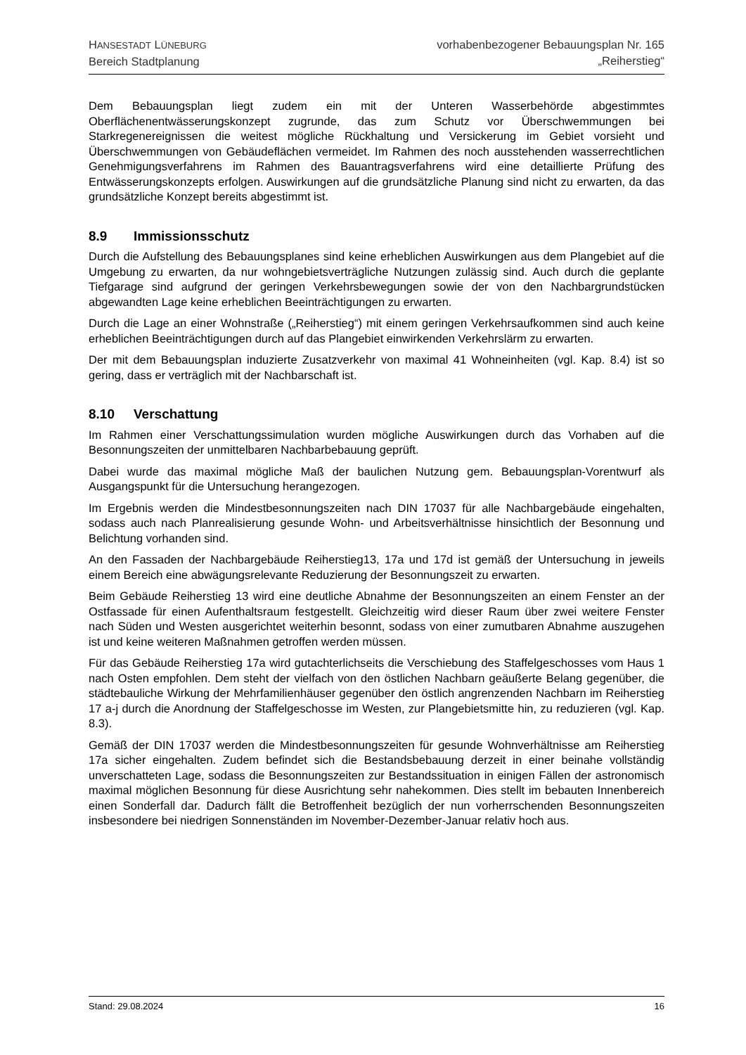HANSESTADT LÜNEBURG
Bereich Stadtplanung
vorhabenbezogener Bebauungsplan Nr. 165
„Reiherstieg“
Dem Bebauungsplan liegt zudem ein mit der Unteren Wasserbehörde abgestimmtes Oberflächenentwässerungskonzept zugrunde, das zum Schutz vor Überschwemmungen bei Starkregenereignissen die weitest mögliche Rückhaltung und Versickerung im Gebiet vorsieht und Überschwemmungen von Gebäudeflächen vermeidet. Im Rahmen des noch ausstehenden wasserrechtlichen Genehmigungsverfahrens im Rahmen des Bauantragsverfahrens wird eine detaillierte Prüfung des Entwässerungskonzepts erfolgen. Auswirkungen auf die grundsätzliche Planung sind nicht zu erwarten, da das grundsätzliche Konzept bereits abgestimmt ist.
8.9 Immissionsschutz
Durch die Aufstellung des Bebauungsplanes sind keine erheblichen Auswirkungen aus dem Plangebiet auf die Umgebung zu erwarten, da nur wohngebietsverträgliche Nutzungen zulässig sind. Auch durch die geplante Tiefgarage sind aufgrund der geringen Verkehrsbewegungen sowie der von den Nachbargrundstücken abgewandten Lage keine erheblichen Beeinträchtigungen zu erwarten.
Durch die Lage an einer Wohnstraße („Reiherstieg“) mit einem geringen Verkehrsaufkommen sind auch keine erheblichen Beeinträchtigungen durch auf das Plangebiet einwirkenden Verkehrslärm zu erwarten.
Der mit dem Bebauungsplan induzierte Zusatzverkehr von maximal 41 Wohneinheiten (vgl. Kap. 8.4) ist so gering, dass er verträglich mit der Nachbarschaft ist.
8.10 Verschattung
Im Rahmen einer Verschattungssimulation wurden mögliche Auswirkungen durch das Vorhaben auf die Besonnungszeiten der unmittelbaren Nachbarbebauung geprüft.
Dabei wurde das maximal mögliche Maß der baulichen Nutzung gem. Bebauungsplan-Vorentwurf als Ausgangspunkt für die Untersuchung herangezogen.
Im Ergebnis werden die Mindestbesonnungszeiten nach DIN 17037 für alle Nachbargebäude eingehalten, sodass auch nach Planrealisierung gesunde Wohn- und Arbeitsverhältnisse hinsichtlich der Besonnung und Belichtung vorhanden sind.
An den Fassaden der Nachbargebäude Reiherstieg13, 17a und 17d ist gemäß der Untersuchung in jeweils einem Bereich eine abwägungsrelevante Reduzierung der Besonnungszeit zu erwarten.
Beim Gebäude Reiherstieg 13 wird eine deutliche Abnahme der Besonnungszeiten an einem Fenster an der Ostfassade für einen Aufenthaltsraum festgestellt. Gleichzeitig wird dieser Raum über zwei weitere Fenster nach Süden und Westen ausgerichtet weiterhin besonnt, sodass von einer zumutbaren Abnahme auszugehen ist und keine weiteren Maßnahmen getroffen werden müssen.
Für das Gebäude Reiherstieg 17a wird gutachterlichseits die Verschiebung des Staffelgeschosses vom Haus 1 nach Osten empfohlen. Dem steht der vielfach von den östlichen Nachbarn geäußerte Belang gegenüber, die städtebauliche Wirkung der Mehrfamilienhäuser gegenüber den östlich angrenzenden Nachbarn im Reiherstieg 17 a-j durch die Anordnung der Staffelgeschosse im Westen, zur Plangebietsmitte hin, zu reduzieren (vgl. Kap. 8.3).
Gemäß der DIN 17037 werden die Mindestbesonnungszeiten für gesunde Wohnverhältnisse am Reiherstieg 17a sicher eingehalten. Zudem befindet sich die Bestandsbebauung derzeit in einer beinahe vollständig unverschatteten Lage, sodass die Besonnungszeiten zur Bestandssituation in einigen Fällen der astronomisch maximal möglichen Besonnung für diese Ausrichtung sehr nahekommen. Dies stellt im bebauten Innenbereich einen Sonderfall dar. Dadurch fällt die Betroffenheit bezüglich der nun vorherrschenden Besonnungszeiten insbesondere bei niedrigen Sonnenständen im November-Dezember-Januar relativ hoch aus.
Stand: 29.08.2024 16